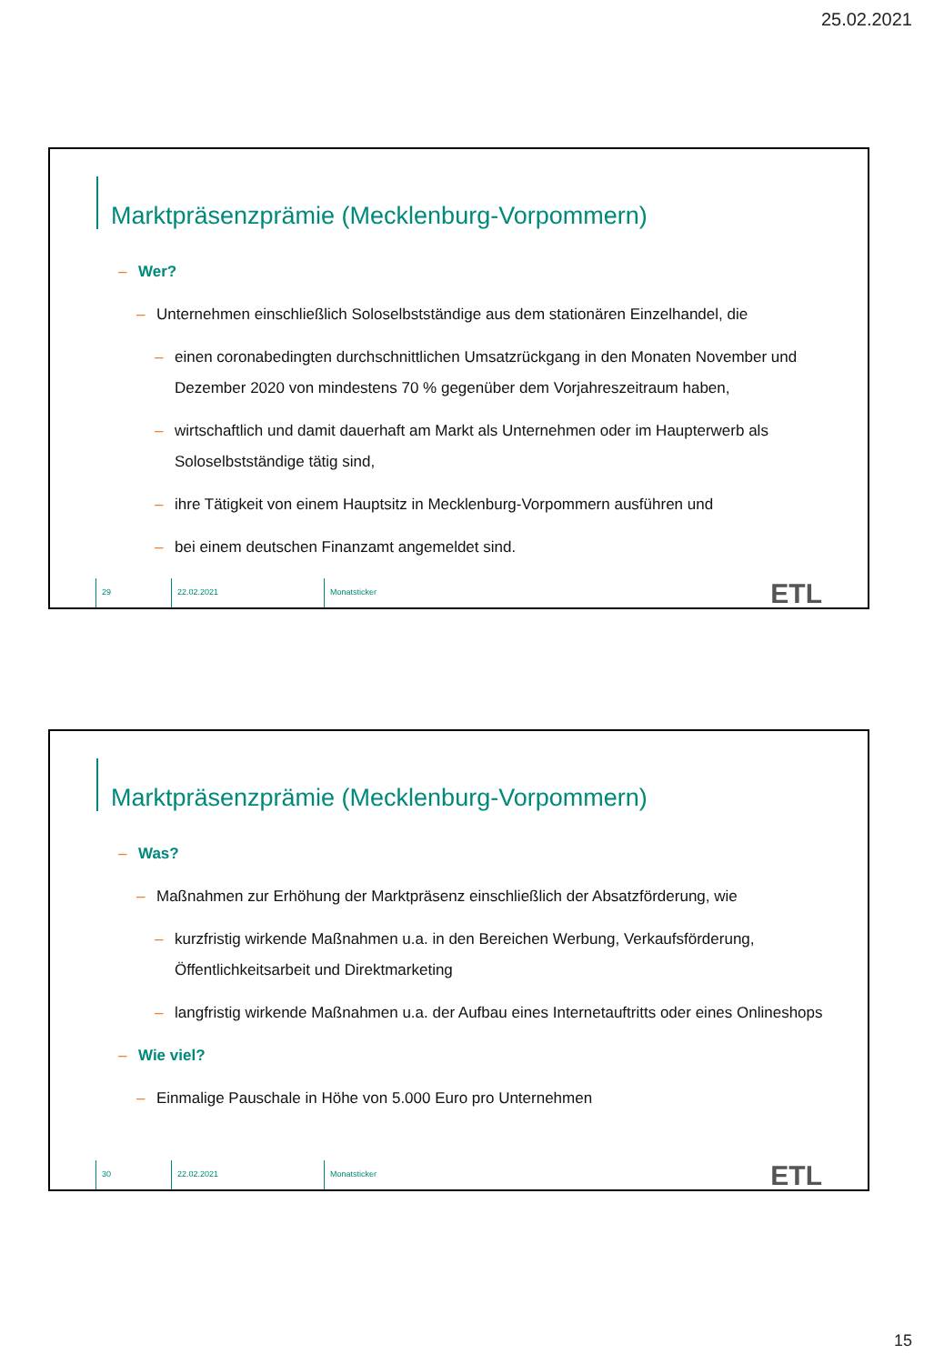25.02.2021
Marktpräsenzprämie (Mecklenburg-Vorpommern)
– Wer?
– Unternehmen einschließlich Soloselbstständige aus dem stationären Einzelhandel, die
– einen coronabedingten durchschnittlichen Umsatzrückgang in den Monaten November und Dezember 2020 von mindestens 70 % gegenüber dem Vorjahreszeitraum haben,
– wirtschaftlich und damit dauerhaft am Markt als Unternehmen oder im Haupterwerb als Soloselbstständige tätig sind,
– ihre Tätigkeit von einem Hauptsitz in Mecklenburg-Vorpommern ausführen und
– bei einem deutschen Finanzamt angemeldet sind.
29 22.02.2021 Monatsticker
ETL
Marktpräsenzprämie (Mecklenburg-Vorpommern)
– Was?
– Maßnahmen zur Erhöhung der Marktpräsenz einschließlich der Absatzförderung, wie
– kurzfristig wirkende Maßnahmen u.a. in den Bereichen Werbung, Verkaufsförderung, Öffentlichkeitsarbeit und Direktmarketing
– langfristig wirkende Maßnahmen u.a. der Aufbau eines Internetauftritts oder eines Onlineshops
– Wie viel?
– Einmalige Pauschale in Höhe von 5.000 Euro pro Unternehmen
30 22.02.2021 Monatsticker
ETL
15